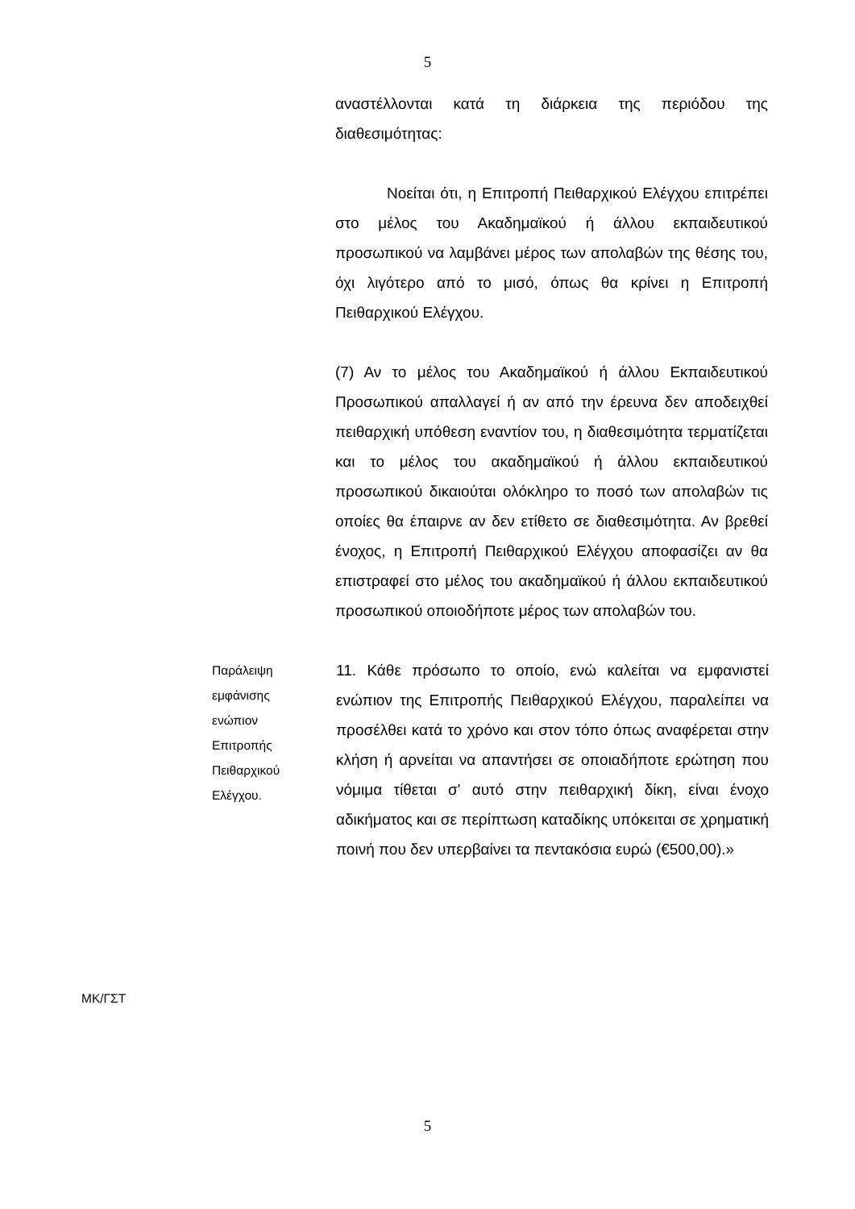5
αναστέλλονται κατά τη διάρκεια της περιόδου της διαθεσιμότητας:
Νοείται ότι, η Επιτροπή Πειθαρχικού Ελέγχου επιτρέπει στο μέλος του Ακαδημαϊκού ή άλλου εκπαιδευτικού προσωπικού να λαμβάνει μέρος των απολαβών της θέσης του, όχι λιγότερο από το μισό, όπως θα κρίνει η Επιτροπή Πειθαρχικού Ελέγχου.
(7) Αν το μέλος του Ακαδημαϊκού ή άλλου Εκπαιδευτικού Προσωπικού απαλλαγεί ή αν από την έρευνα δεν αποδειχθεί πειθαρχική υπόθεση εναντίον του, η διαθεσιμότητα τερματίζεται και το μέλος του ακαδημαϊκού ή άλλου εκπαιδευτικού προσωπικού δικαιούται ολόκληρο το ποσό των απολαβών τις οποίες θα έπαιρνε αν δεν ετίθετο σε διαθεσιμότητα. Αν βρεθεί ένοχος, η Επιτροπή Πειθαρχικού Ελέγχου αποφασίζει αν θα επιστραφεί στο μέλος του ακαδημαϊκού ή άλλου εκπαιδευτικού προσωπικού οποιοδήποτε μέρος των απολαβών του.
Παράλειψη
εμφάνισης
ενώπιον
Επιτροπής
Πειθαρχικού
Ελέγχου.
11. Κάθε πρόσωπο το οποίο, ενώ καλείται να εμφανιστεί ενώπιον της Επιτροπής Πειθαρχικού Ελέγχου, παραλείπει να προσέλθει κατά το χρόνο και στον τόπο όπως αναφέρεται στην κλήση ή αρνείται να απαντήσει σε οποιαδήποτε ερώτηση που νόμιμα τίθεται σ' αυτό στην πειθαρχική δίκη, είναι ένοχο αδικήματος και σε περίπτωση καταδίκης υπόκειται σε χρηματική ποινή που δεν υπερβαίνει τα πεντακόσια ευρώ (€500,00).»
ΜΚ/ΓΣΤ
5